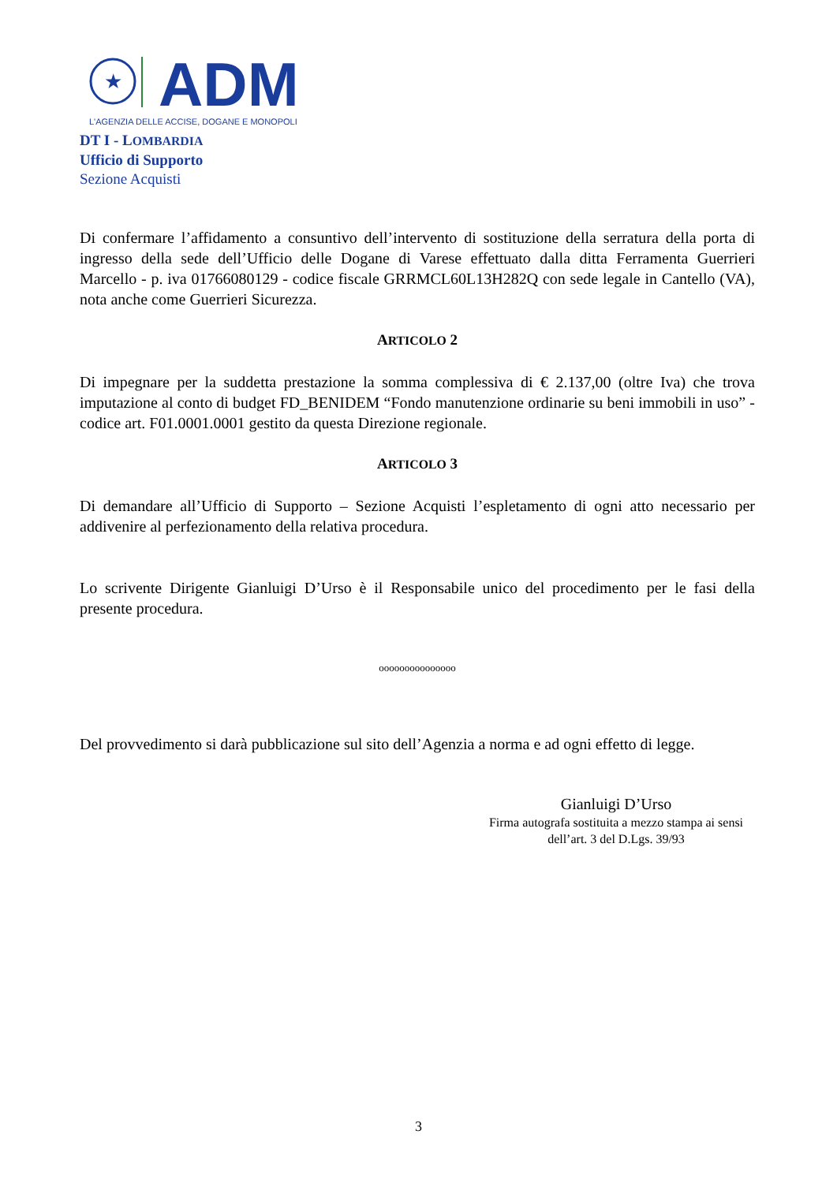★
ADM
L'AGENZIA DELLE ACCISE, DOGANE E MONOPOLI
DT I - LOMBARDIA
Ufficio di Supporto
Sezione Acquisti
Di confermare l’affidamento a consuntivo dell’intervento di sostituzione della serratura della porta di ingresso della sede dell’Ufficio delle Dogane di Varese effettuato dalla ditta Ferramenta Guerrieri Marcello - p. iva 01766080129 - codice fiscale GRRMCL60L13H282Q con sede legale in Cantello (VA), nota anche come Guerrieri Sicurezza.
ARTICOLO 2
Di impegnare per la suddetta prestazione la somma complessiva di € 2.137,00 (oltre Iva) che trova imputazione al conto di budget FD_BENIDEM “Fondo manutenzione ordinarie su beni immobili in uso” - codice art. F01.0001.0001 gestito da questa Direzione regionale.
ARTICOLO 3
Di demandare all’Ufficio di Supporto – Sezione Acquisti l’espletamento di ogni atto necessario per addivenire al perfezionamento della relativa procedura.
Lo scrivente Dirigente Gianluigi D’Urso è il Responsabile unico del procedimento per le fasi della presente procedura.
ooooooooooooooo
Del provvedimento si darà pubblicazione sul sito dell’Agenzia a norma e ad ogni effetto di legge.
Gianluigi D’Urso
Firma autografa sostituita a mezzo stampa ai sensi dell’art. 3 del D.Lgs. 39/93
3